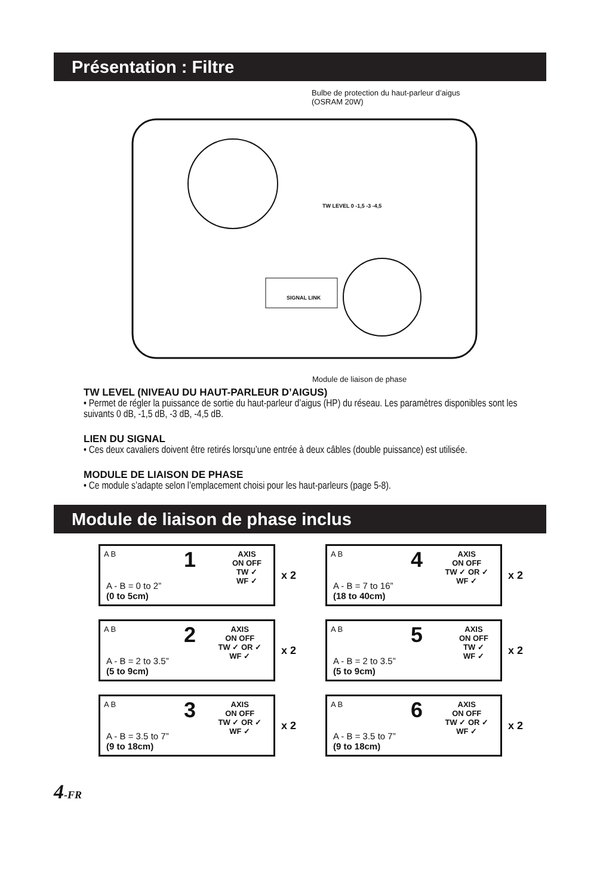Présentation : Filtre
Bulbe de protection du haut-parleur d’aigus
(OSRAM 20W)
TW LEVEL 0 -1,5 -3 -4,5
SIGNAL LINK
Module de liaison de phase
TW LEVEL (NIVEAU DU HAUT-PARLEUR D’AIGUS)
• Permet de régler la puissance de sortie du haut-parleur d’aigus (HP) du réseau. Les paramètres disponibles sont les suivants 0 dB, -1,5 dB, -3 dB, -4,5 dB.
LIEN DU SIGNAL
• Ces deux cavaliers doivent être retirés lorsqu’une entrée à deux câbles (double puissance) est utilisée.
MODULE DE LIAISON DE PHASE
• Ce module s’adapte selon l’emplacement choisi pour les haut-parleurs (page 5-8).
Module de liaison de phase inclus
A B
1
AXIS
ON OFF
TW ✓
WF ✓
A - B = 0 to 2”
(0 to 5cm)
x 2
A B
4
AXIS
ON OFF
TW ✓ OR ✓
WF ✓
A - B = 7 to 16”
(18 to 40cm)
x 2
A B
2
AXIS
ON OFF
TW ✓ OR ✓
WF ✓
A - B = 2 to 3.5”
(5 to 9cm)
x 2
A B
5
AXIS
ON OFF
TW ✓
WF ✓
A - B = 2 to 3.5”
(5 to 9cm)
x 2
A B
3
AXIS
ON OFF
TW ✓ OR ✓
WF ✓
A - B = 3.5 to 7”
(9 to 18cm)
x 2
A B
6
AXIS
ON OFF
TW ✓ OR ✓
WF ✓
A - B = 3.5 to 7”
(9 to 18cm)
x 2
4-FR